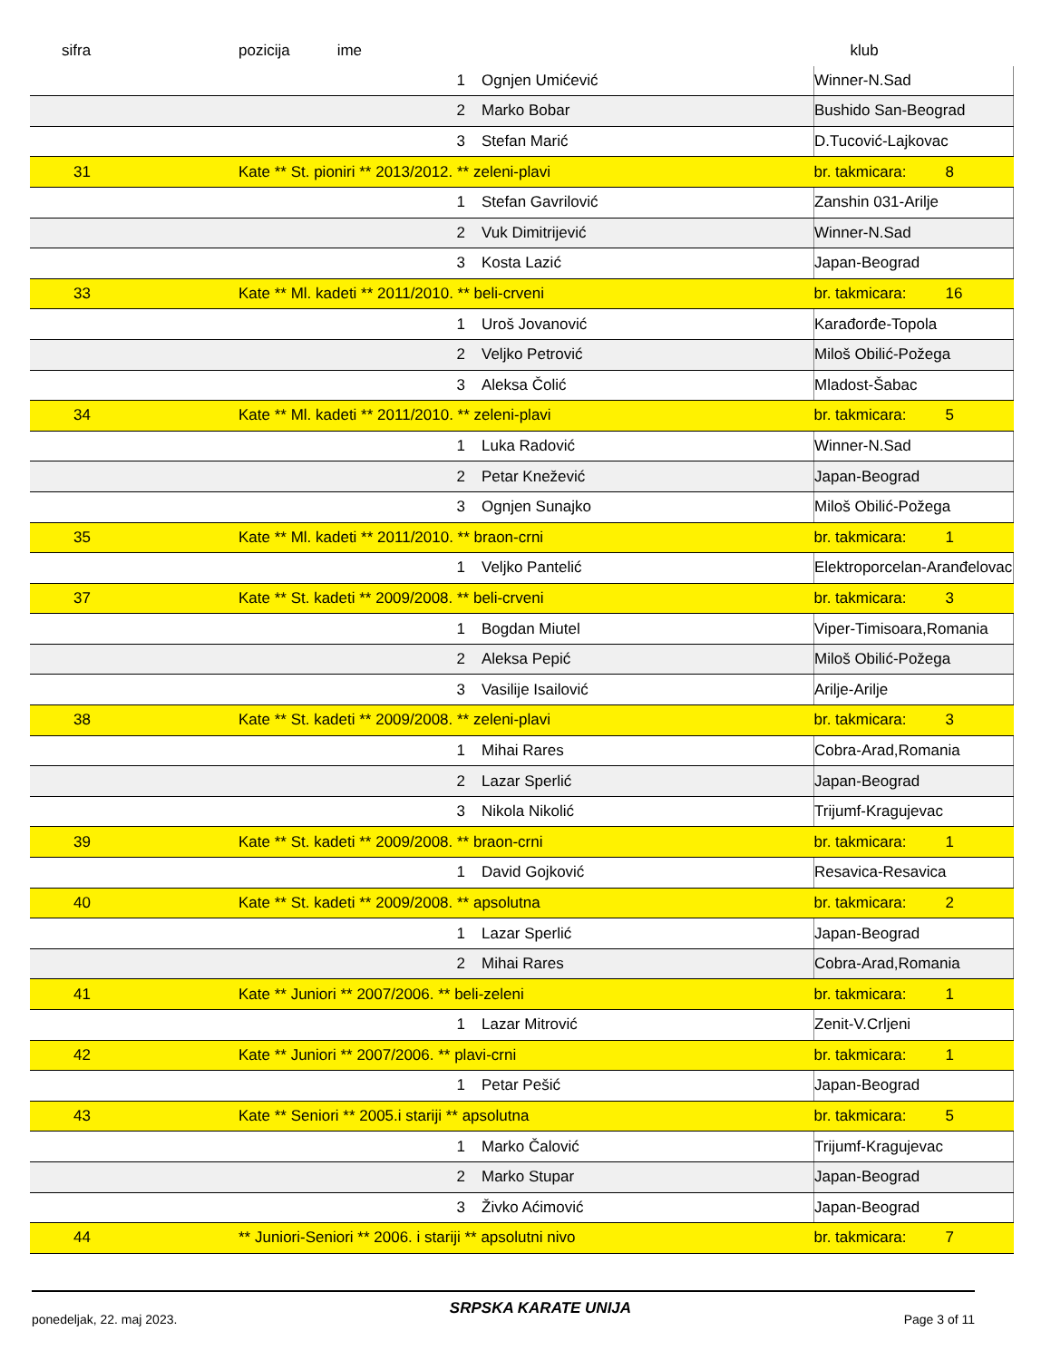| sifra | pozicija ime | | klub | | |
| --- | --- | --- | --- | --- | --- |
| | 1 | Ognjen Umićević | Winner-N.Sad | | |
| | 2 | Marko Bobar | Bushido San-Beograd | | |
| | 3 | Stefan Marić | D.Tucović-Lajkovac | | |
| 31 | Kate ** St. pioniri ** 2013/2012. ** zeleni-plavi | | | br. takmicara: | 8 |
| | 1 | Stefan Gavrilović | Zanshin 031-Arilje | | |
| | 2 | Vuk Dimitrijević | Winner-N.Sad | | |
| | 3 | Kosta Lazić | Japan-Beograd | | |
| 33 | Kate ** Ml. kadeti ** 2011/2010. ** beli-crveni | | | br. takmicara: | 16 |
| | 1 | Uroš Jovanović | Karađorđe-Topola | | |
| | 2 | Veljko Petrović | Miloš Obilić-Požega | | |
| | 3 | Aleksa Čolić | Mladost-Šabac | | |
| 34 | Kate ** Ml. kadeti ** 2011/2010. ** zeleni-plavi | | | br. takmicara: | 5 |
| | 1 | Luka Radović | Winner-N.Sad | | |
| | 2 | Petar Knežević | Japan-Beograd | | |
| | 3 | Ognjen Sunajko | Miloš Obilić-Požega | | |
| 35 | Kate ** Ml. kadeti ** 2011/2010. ** braon-crni | | | br. takmicara: | 1 |
| | 1 | Veljko Pantelić | Elektroporcelan-Aranđelovac | | |
| 37 | Kate ** St. kadeti ** 2009/2008. ** beli-crveni | | | br. takmicara: | 3 |
| | 1 | Bogdan Miutel | Viper-Timisoara,Romania | | |
| | 2 | Aleksa Pepić | Miloš Obilić-Požega | | |
| | 3 | Vasilije Isailović | Arilje-Arilje | | |
| 38 | Kate ** St. kadeti ** 2009/2008. ** zeleni-plavi | | | br. takmicara: | 3 |
| | 1 | Mihai Rares | Cobra-Arad,Romania | | |
| | 2 | Lazar Sperlić | Japan-Beograd | | |
| | 3 | Nikola Nikolić | Trijumf-Kragujevac | | |
| 39 | Kate ** St. kadeti ** 2009/2008. ** braon-crni | | | br. takmicara: | 1 |
| | 1 | David Gojković | Resavica-Resavica | | |
| 40 | Kate ** St. kadeti ** 2009/2008. ** apsolutna | | | br. takmicara: | 2 |
| | 1 | Lazar Sperlić | Japan-Beograd | | |
| | 2 | Mihai Rares | Cobra-Arad,Romania | | |
| 41 | Kate ** Juniori ** 2007/2006. ** beli-zeleni | | | br. takmicara: | 1 |
| | 1 | Lazar Mitrović | Zenit-V.Crljeni | | |
| 42 | Kate ** Juniori ** 2007/2006. ** plavi-crni | | | br. takmicara: | 1 |
| | 1 | Petar Pešić | Japan-Beograd | | |
| 43 | Kate ** Seniori ** 2005.i stariji ** apsolutna | | | br. takmicara: | 5 |
| | 1 | Marko Čalović | Trijumf-Kragujevac | | |
| | 2 | Marko Stupar | Japan-Beograd | | |
| | 3 | Živko Aćimović | Japan-Beograd | | |
| 44 | ** Juniori-Seniori ** 2006. i stariji ** apsolutni nivo | | | br. takmicara: | 7 |
ponedeljak, 22. maj 2023. SRPSKA KARATE UNIJA Page 3 of 11